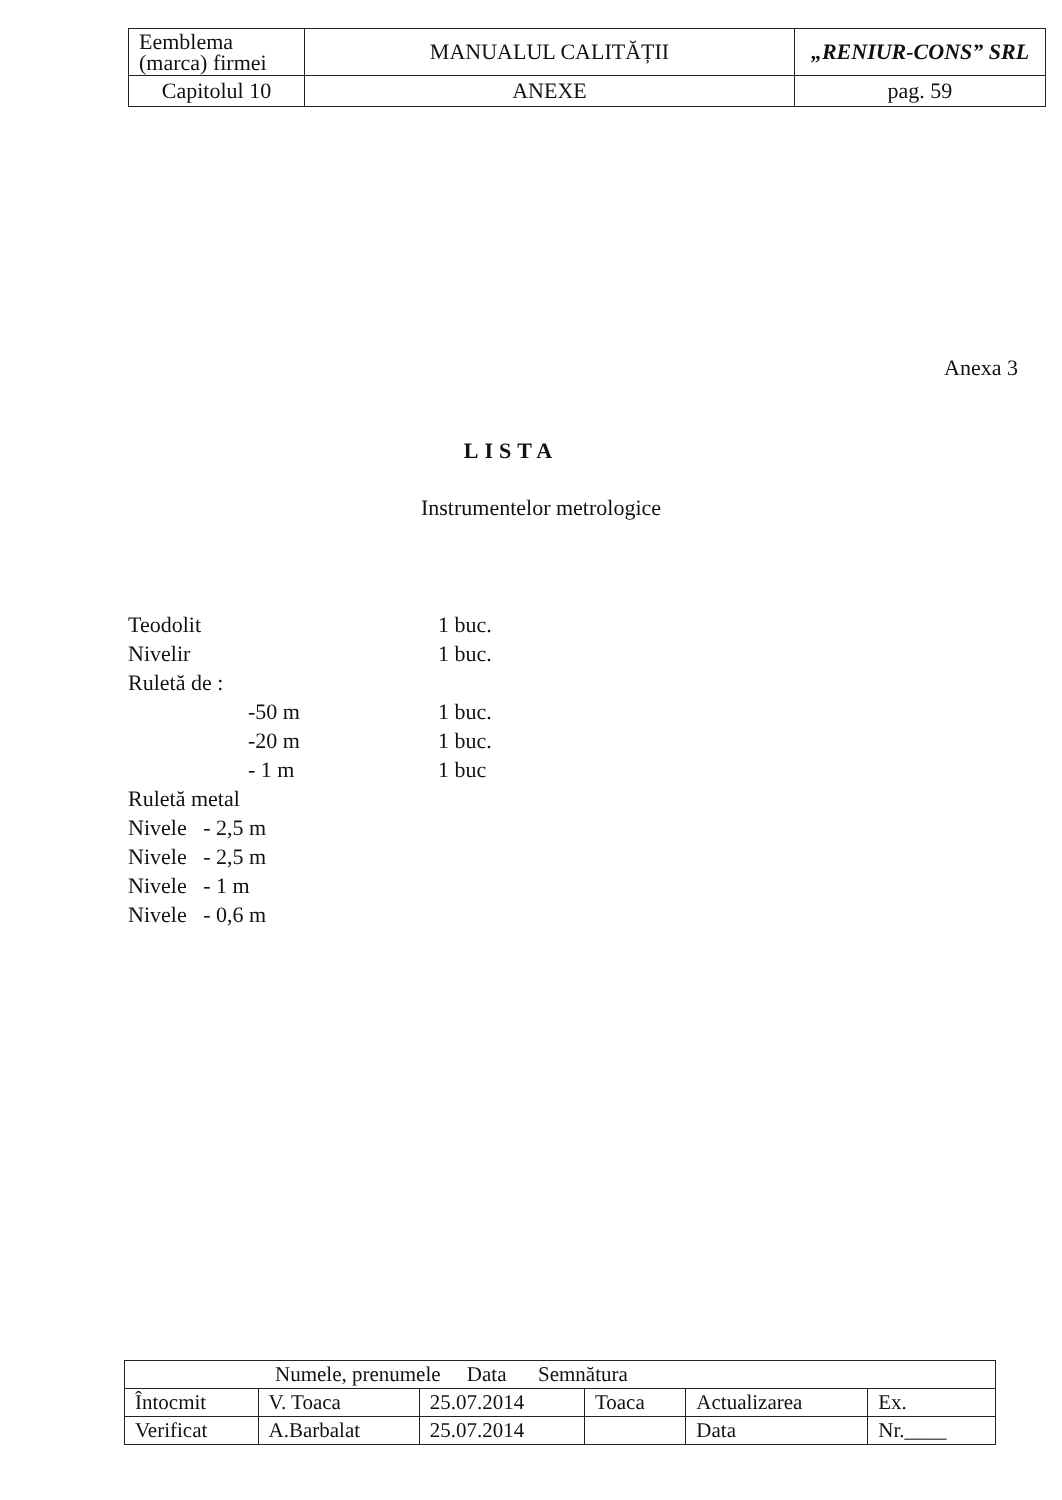| Eemblema (marca) firmei | MANUALUL CALITĂȚII | „RENIUR-CONS” SRL |
| Capitolul 10 | ANEXE | pag. 59 |
Anexa 3
LISTA
Instrumentelor metrologice
| Teodolit | | 1 buc. |
| Nivelir | | 1 buc. |
| Ruletă de : | | |
| | -50 m | 1 buc. |
| | -20 m | 1 buc. |
| | - 1 m | 1 buc |
| Ruletă metal | | |
| Nivele - 2,5 m | | |
| Nivele - 2,5 m | | |
| Nivele - 1 m | | |
| Nivele - 0,6 m | | |
| Numele, prenumele Data Semnătura | | | | | |
| Întocmit | V. Toaca | 25.07.2014 | Toaca | Actualizarea | Ex. |
| Verificat | A.Barbalat | 25.07.2014 | | Data | Nr.____ |